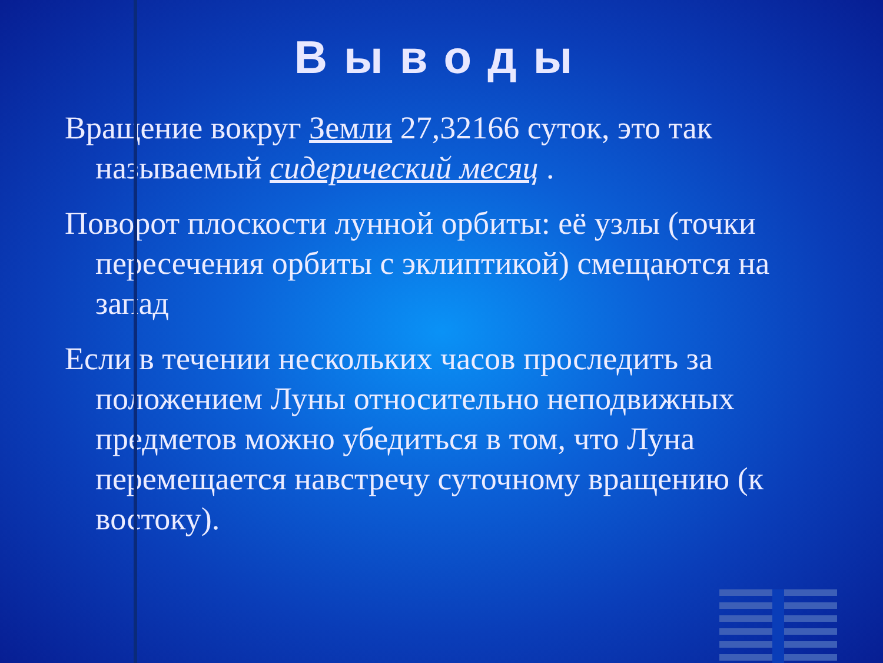Выводы
Вращение вокруг Земли 27,32166 суток, это так называемый сидерический месяц .
Поворот плоскости лунной орбиты: её узлы (точки пересечения орбиты с эклиптикой) смещаются на запад
Если в течении нескольких часов проследить за положением Луны относительно неподвижных предметов можно убедиться в том, что Луна перемещается навстречу суточному вращению (к востоку).